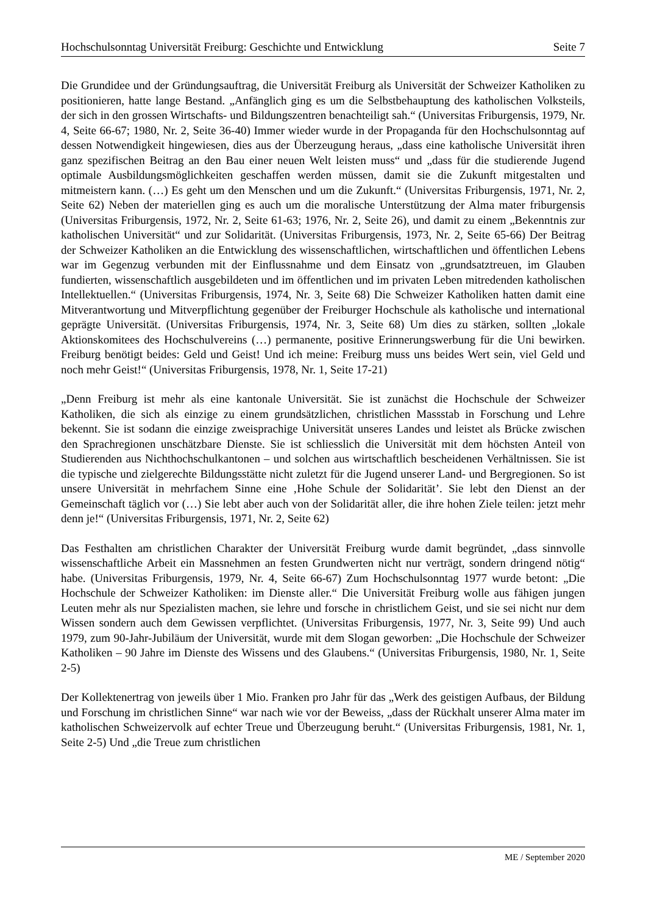Hochschulsonntag Universität Freiburg: Geschichte und Entwicklung Seite 7
Die Grundidee und der Gründungsauftrag, die Universität Freiburg als Universität der Schweizer Katholiken zu positionieren, hatte lange Bestand. „Anfänglich ging es um die Selbstbehauptung des katholischen Volksteils, der sich in den grossen Wirtschafts- und Bildungszentren benachteiligt sah.“ (Universitas Friburgensis, 1979, Nr. 4, Seite 66-67; 1980, Nr. 2, Seite 36-40) Immer wieder wurde in der Propaganda für den Hochschulsonntag auf dessen Notwendigkeit hingewiesen, dies aus der Überzeugung heraus, „dass eine katholische Universität ihren ganz spezifischen Beitrag an den Bau einer neuen Welt leisten muss“ und „dass für die studierende Jugend optimale Ausbildungsmöglichkeiten geschaffen werden müssen, damit sie die Zukunft mitgestalten und mitmeistern kann. (…) Es geht um den Menschen und um die Zukunft.“ (Universitas Friburgensis, 1971, Nr. 2, Seite 62) Neben der materiellen ging es auch um die moralische Unterstützung der Alma mater friburgensis (Universitas Friburgensis, 1972, Nr. 2, Seite 61-63; 1976, Nr. 2, Seite 26), und damit zu einem „Bekenntnis zur katholischen Universität“ und zur Solidarität. (Universitas Friburgensis, 1973, Nr. 2, Seite 65-66) Der Beitrag der Schweizer Katholiken an die Entwicklung des wissenschaftlichen, wirtschaftlichen und öffentlichen Lebens war im Gegenzug verbunden mit der Einflussnahme und dem Einsatz von „grundsatztreuen, im Glauben fundierten, wissenschaftlich ausgebildeten und im öffentlichen und im privaten Leben mitredenden katholischen Intellektuellen.“ (Universitas Friburgensis, 1974, Nr. 3, Seite 68) Die Schweizer Katholiken hatten damit eine Mitverantwortung und Mitverpflichtung gegenüber der Freiburger Hochschule als katholische und international geprägte Universität. (Universitas Friburgensis, 1974, Nr. 3, Seite 68) Um dies zu stärken, sollten „lokale Aktionskomitees des Hochschulvereins (…) permanente, positive Erinnerungswerbung für die Uni bewirken. Freiburg benötigt beides: Geld und Geist! Und ich meine: Freiburg muss uns beides Wert sein, viel Geld und noch mehr Geist!“ (Universitas Friburgensis, 1978, Nr. 1, Seite 17-21)
„Denn Freiburg ist mehr als eine kantonale Universität. Sie ist zunächst die Hochschule der Schweizer Katholiken, die sich als einzige zu einem grundsätzlichen, christlichen Massstab in Forschung und Lehre bekennt. Sie ist sodann die einzige zweisprachige Universität unseres Landes und leistet als Brücke zwischen den Sprachregionen unschätzbare Dienste. Sie ist schliesslich die Universität mit dem höchsten Anteil von Studierenden aus Nichthochschulkantonen – und solchen aus wirtschaftlich bescheidenen Verhältnissen. Sie ist die typische und zielgerechte Bildungsstätte nicht zuletzt für die Jugend unserer Land- und Bergregionen. So ist unsere Universität in mehrfachem Sinne eine ‚Hohe Schule der Solidarität’. Sie lebt den Dienst an der Gemeinschaft täglich vor (…) Sie lebt aber auch von der Solidarität aller, die ihre hohen Ziele teilen: jetzt mehr denn je!“ (Universitas Friburgensis, 1971, Nr. 2, Seite 62)
Das Festhalten am christlichen Charakter der Universität Freiburg wurde damit begründet, „dass sinnvolle wissenschaftliche Arbeit ein Massnehmen an festen Grundwerten nicht nur verträgt, sondern dringend nötig“ habe. (Universitas Friburgensis, 1979, Nr. 4, Seite 66-67) Zum Hochschulsonntag 1977 wurde betont: „Die Hochschule der Schweizer Katholiken: im Dienste aller.“ Die Universität Freiburg wolle aus fähigen jungen Leuten mehr als nur Spezialisten machen, sie lehre und forsche in christlichem Geist, und sie sei nicht nur dem Wissen sondern auch dem Gewissen verpflichtet. (Universitas Friburgensis, 1977, Nr. 3, Seite 99) Und auch 1979, zum 90-Jahr-Jubiläum der Universität, wurde mit dem Slogan geworben: „Die Hochschule der Schweizer Katholiken – 90 Jahre im Dienste des Wissens und des Glaubens.“ (Universitas Friburgensis, 1980, Nr. 1, Seite 2-5)
Der Kollektenertrag von jeweils über 1 Mio. Franken pro Jahr für das „Werk des geistigen Aufbaus, der Bildung und Forschung im christlichen Sinne“ war nach wie vor der Beweiss, „dass der Rückhalt unserer Alma mater im katholischen Schweizervolk auf echter Treue und Überzeugung beruht.“ (Universitas Friburgensis, 1981, Nr. 1, Seite 2-5) Und „die Treue zum christlichen
ME / September 2020